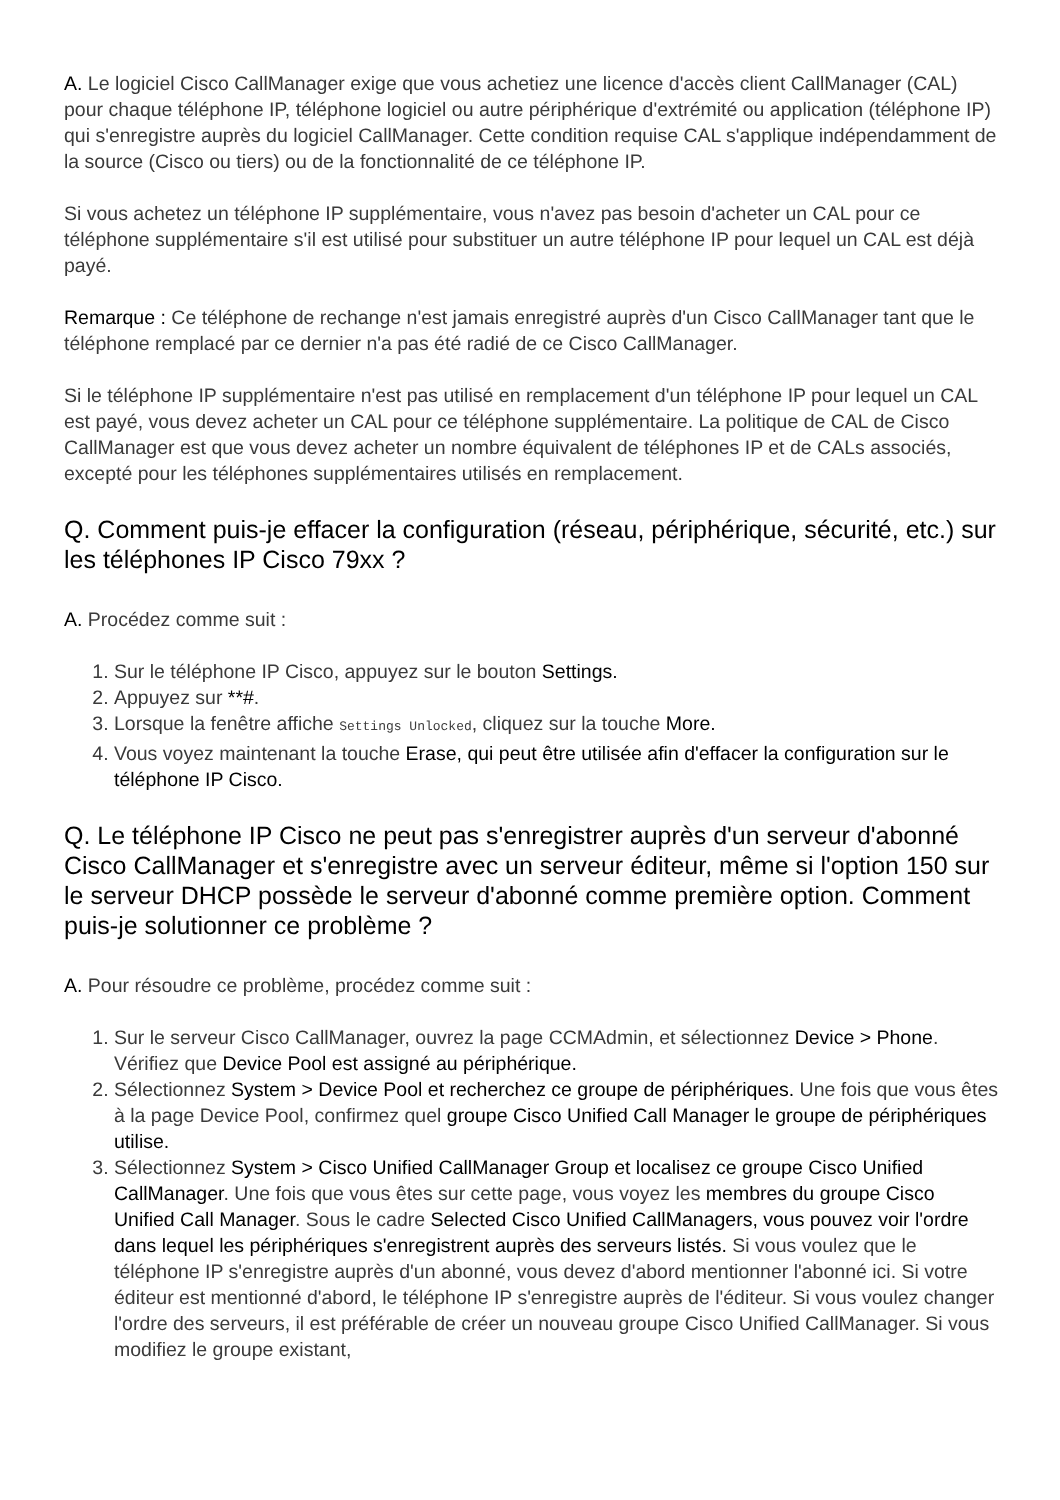A. Le logiciel Cisco CallManager exige que vous achetiez une licence d'accès client CallManager (CAL) pour chaque téléphone IP, téléphone logiciel ou autre périphérique d'extrémité ou application (téléphone IP) qui s'enregistre auprès du logiciel CallManager. Cette condition requise CAL s'applique indépendamment de la source (Cisco ou tiers) ou de la fonctionnalité de ce téléphone IP.
Si vous achetez un téléphone IP supplémentaire, vous n'avez pas besoin d'acheter un CAL pour ce téléphone supplémentaire s'il est utilisé pour substituer un autre téléphone IP pour lequel un CAL est déjà payé.
Remarque : Ce téléphone de rechange n'est jamais enregistré auprès d'un Cisco CallManager tant que le téléphone remplacé par ce dernier n'a pas été radié de ce Cisco CallManager.
Si le téléphone IP supplémentaire n'est pas utilisé en remplacement d'un téléphone IP pour lequel un CAL est payé, vous devez acheter un CAL pour ce téléphone supplémentaire. La politique de CAL de Cisco CallManager est que vous devez acheter un nombre équivalent de téléphones IP et de CALs associés, excepté pour les téléphones supplémentaires utilisés en remplacement.
Q. Comment puis-je effacer la configuration (réseau, périphérique, sécurité, etc.) sur les téléphones IP Cisco 79xx ?
A. Procédez comme suit :
1. Sur le téléphone IP Cisco, appuyez sur le bouton Settings.
2. Appuyez sur **#.
3. Lorsque la fenêtre affiche Settings Unlocked, cliquez sur la touche More.
4. Vous voyez maintenant la touche Erase, qui peut être utilisée afin d'effacer la configuration sur le téléphone IP Cisco.
Q. Le téléphone IP Cisco ne peut pas s'enregistrer auprès d'un serveur d'abonné Cisco CallManager et s'enregistre avec un serveur éditeur, même si l'option 150 sur le serveur DHCP possède le serveur d'abonné comme première option. Comment puis-je solutionner ce problème ?
A. Pour résoudre ce problème, procédez comme suit :
1. Sur le serveur Cisco CallManager, ouvrez la page CCMAdmin, et sélectionnez Device > Phone. Vérifiez que Device Pool est assigné au périphérique.
2. Sélectionnez System > Device Pool et recherchez ce groupe de périphériques. Une fois que vous êtes à la page Device Pool, confirmez quel groupe Cisco Unified Call Manager le groupe de périphériques utilise.
3. Sélectionnez System > Cisco Unified CallManager Group et localisez ce groupe Cisco Unified CallManager. Une fois que vous êtes sur cette page, vous voyez les membres du groupe Cisco Unified Call Manager. Sous le cadre Selected Cisco Unified CallManagers, vous pouvez voir l'ordre dans lequel les périphériques s'enregistrent auprès des serveurs listés. Si vous voulez que le téléphone IP s'enregistre auprès d'un abonné, vous devez d'abord mentionner l'abonné ici. Si votre éditeur est mentionné d'abord, le téléphone IP s'enregistre auprès de l'éditeur. Si vous voulez changer l'ordre des serveurs, il est préférable de créer un nouveau groupe Cisco Unified CallManager. Si vous modifiez le groupe existant,